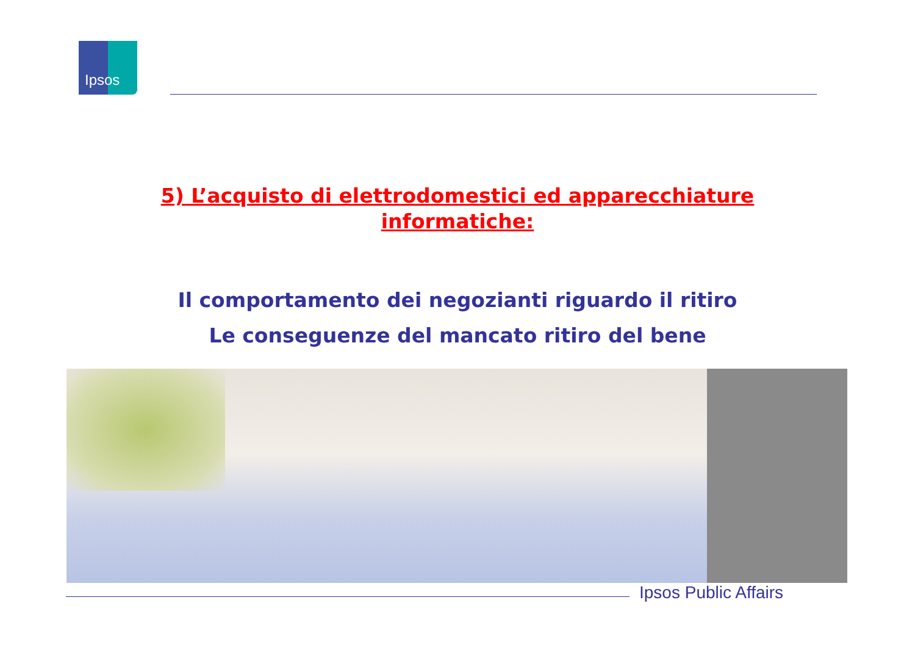Ipsos
5) L’acquisto di elettrodomestici ed apparecchiature
informatiche:
Il comportamento dei negozianti riguardo il ritiro
Le conseguenze del mancato ritiro del bene
Ipsos Public Affairs